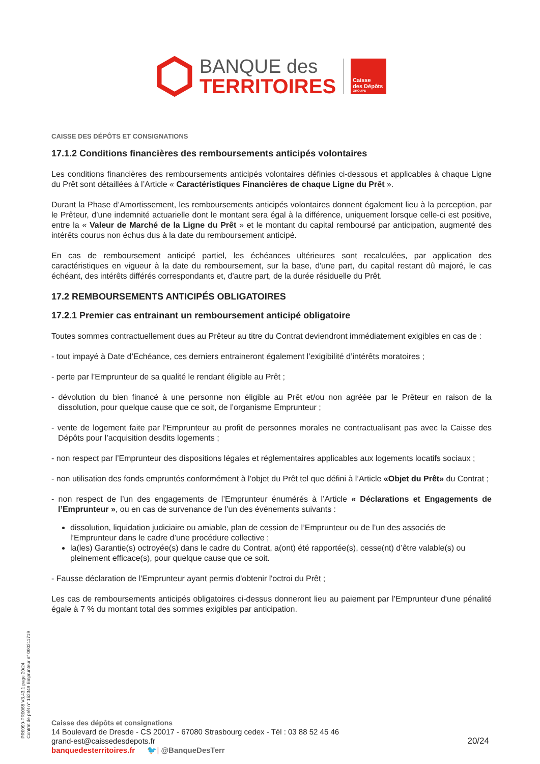BANQUE des
TERRITOIRES
Caisse
des Dépôts
GROUPE
CAISSE DES DÉPÔTS ET CONSIGNATIONS
17.1.2 Conditions financières des remboursements anticipés volontaires
Les conditions financières des remboursements anticipés volontaires définies ci-dessous et applicables à chaque Ligne du Prêt sont détaillées à l’Article « Caractéristiques Financières de chaque Ligne du Prêt ».
Durant la Phase d’Amortissement, les remboursements anticipés volontaires donnent également lieu à la perception, par le Prêteur, d’une indemnité actuarielle dont le montant sera égal à la différence, uniquement lorsque celle-ci est positive, entre la « Valeur de Marché de la Ligne du Prêt » et le montant du capital remboursé par anticipation, augmenté des intérêts courus non échus dus à la date du remboursement anticipé.
En cas de remboursement anticipé partiel, les échéances ultérieures sont recalculées, par application des caractéristiques en vigueur à la date du remboursement, sur la base, d'une part, du capital restant dû majoré, le cas échéant, des intérêts différés correspondants et, d'autre part, de la durée résiduelle du Prêt.
17.2 REMBOURSEMENTS ANTICIPÉS OBLIGATOIRES
17.2.1 Premier cas entrainant un remboursement anticipé obligatoire
Toutes sommes contractuellement dues au Prêteur au titre du Contrat deviendront immédiatement exigibles en cas de :
- tout impayé à Date d’Echéance, ces derniers entraineront également l’exigibilité d’intérêts moratoires ;
- perte par l’Emprunteur de sa qualité le rendant éligible au Prêt ;
- dévolution du bien financé à une personne non éligible au Prêt et/ou non agréée par le Prêteur en raison de la dissolution, pour quelque cause que ce soit, de l’organisme Emprunteur ;
- vente de logement faite par l’Emprunteur au profit de personnes morales ne contractualisant pas avec la Caisse des Dépôts pour l’acquisition desdits logements ;
- non respect par l’Emprunteur des dispositions légales et réglementaires applicables aux logements locatifs sociaux ;
- non utilisation des fonds empruntés conformément à l’objet du Prêt tel que défini à l’Article «Objet du Prêt» du Contrat ;
- non respect de l’un des engagements de l’Emprunteur énumérés à l’Article « Déclarations et Engagements de l’Emprunteur », ou en cas de survenance de l’un des événements suivants :
dissolution, liquidation judiciaire ou amiable, plan de cession de l’Emprunteur ou de l’un des associés de l’Emprunteur dans le cadre d’une procédure collective ;
la(les) Garantie(s) octroyée(s) dans le cadre du Contrat, a(ont) été rapportée(s), cesse(nt) d’être valable(s) ou pleinement efficace(s), pour quelque cause que ce soit.
- Fausse déclaration de l'Emprunteur ayant permis d'obtenir l'octroi du Prêt ;
Les cas de remboursements anticipés obligatoires ci-dessus donneront lieu au paiement par l’Emprunteur d'une pénalité égale à 7 % du montant total des sommes exigibles par anticipation.
PR0090-PR0068 V3.43.1 page 20/24
Contrat de prêt n° 152349 Emprunteur n° 000211719
Caisse des dépôts et consignations
14 Boulevard de Dresde - CS 20017 - 67080 Strasbourg cedex - Tél : 03 88 52 45 46
grand-est@caissedesdepots.fr
banquedesterritoires.fr 🐦| @BanqueDesTerr
20/24